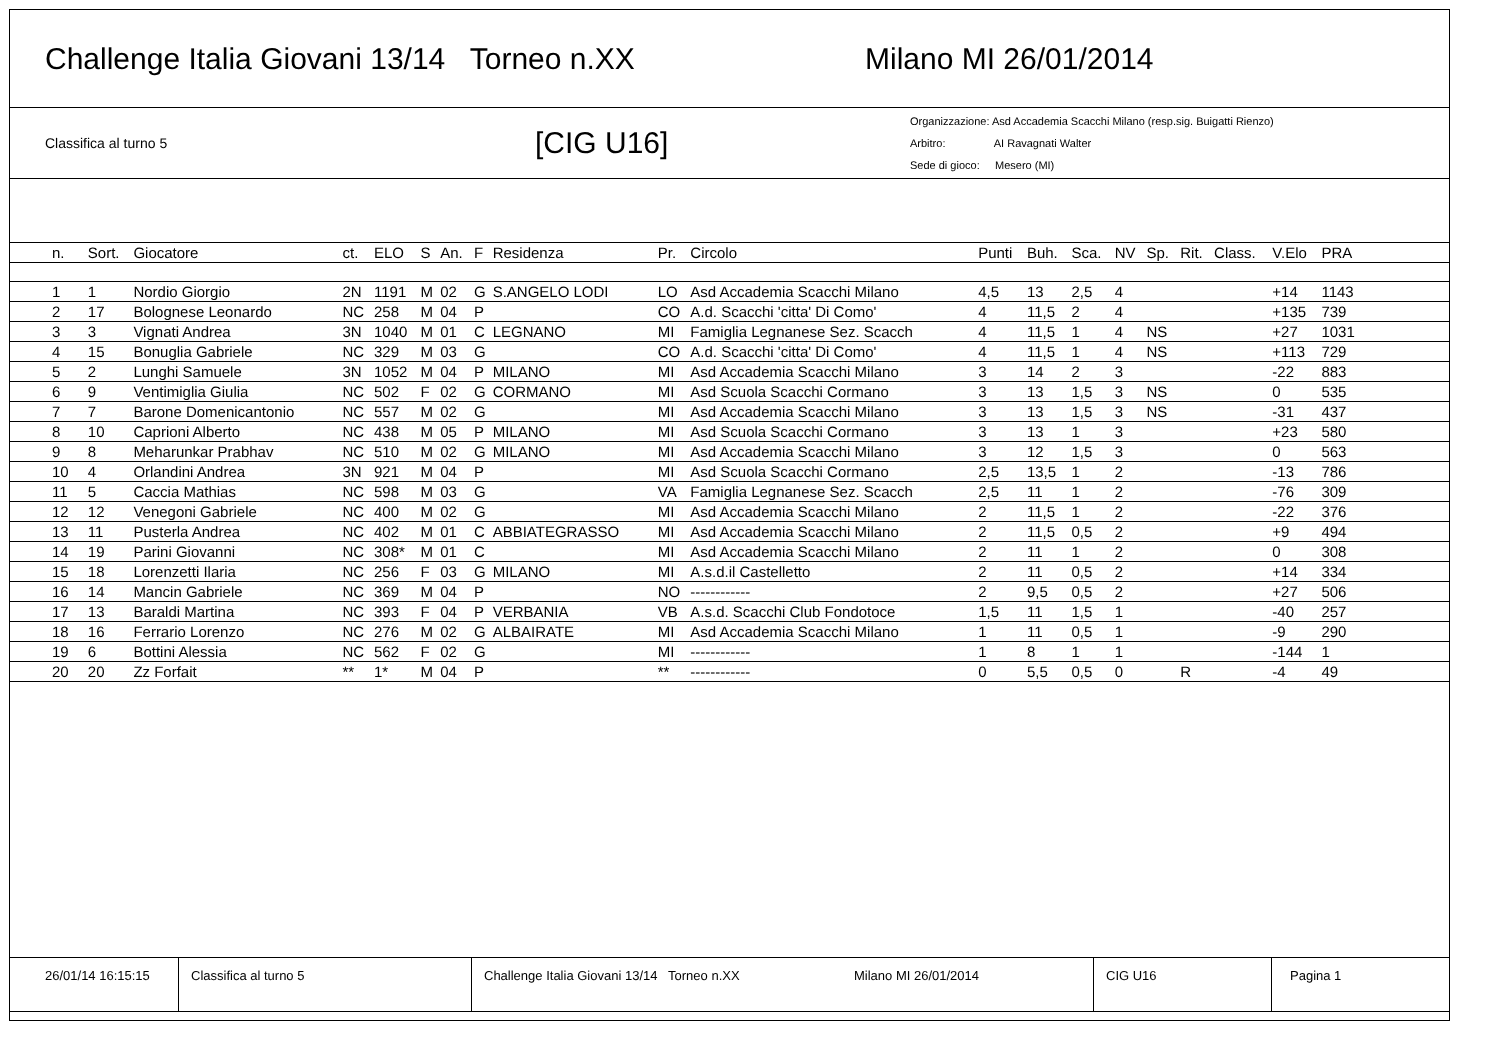Challenge Italia Giovani 13/14 Torneo n.XX Milano MI 26/01/2014
Classifica al turno 5
[CIG U16]
Organizzazione: Asd Accademia Scacchi Milano (resp.sig. Buigatti Rienzo)
Arbitro: AI Ravagnati Walter
Sede di gioco: Mesero (MI)
| n. | Sort. | Giocatore | ct. | ELO | S | An. | F | Residenza | Pr. | Circolo | Punti | Buh. | Sca. | NV | Sp. | Rit. | Class. | V.Elo | PRA | |
| --- | --- | --- | --- | --- | --- | --- | --- | --- | --- | --- | --- | --- | --- | --- | --- | --- | --- | --- | --- | --- |
| 1 | 1 | Nordio Giorgio | 2N | 1191 | M | 02 | G | S.ANGELO LODI | LO | Asd Accademia Scacchi Milano | 4,5 | 13 | 2,5 | 4 | | | | +14 | 1143 | |
| 2 | 17 | Bolognese Leonardo | NC | 258 | M | 04 | P | | CO | A.d. Scacchi 'citta' Di Como' | 4 | 11,5 | 2 | 4 | | | | +135 | 739 | |
| 3 | 3 | Vignati Andrea | 3N | 1040 | M | 01 | C | LEGNANO | MI | Famiglia Legnanese Sez. Scacch | 4 | 11,5 | 1 | 4 | NS | | | +27 | 1031 | |
| 4 | 15 | Bonuglia Gabriele | NC | 329 | M | 03 | G | | CO | A.d. Scacchi 'citta' Di Como' | 4 | 11,5 | 1 | 4 | NS | | | +113 | 729 | |
| 5 | 2 | Lunghi Samuele | 3N | 1052 | M | 04 | P | MILANO | MI | Asd Accademia Scacchi Milano | 3 | 14 | 2 | 3 | | | | -22 | 883 | |
| 6 | 9 | Ventimiglia Giulia | NC | 502 | F | 02 | G | CORMANO | MI | Asd Scuola Scacchi Cormano | 3 | 13 | 1,5 | 3 | NS | | | 0 | 535 | |
| 7 | 7 | Barone Domenicantonio | NC | 557 | M | 02 | G | | MI | Asd Accademia Scacchi Milano | 3 | 13 | 1,5 | 3 | NS | | | -31 | 437 | |
| 8 | 10 | Caprioni Alberto | NC | 438 | M | 05 | P | MILANO | MI | Asd Scuola Scacchi Cormano | 3 | 13 | 1 | 3 | | | | +23 | 580 | |
| 9 | 8 | Meharunkar Prabhav | NC | 510 | M | 02 | G | MILANO | MI | Asd Accademia Scacchi Milano | 3 | 12 | 1,5 | 3 | | | | 0 | 563 | |
| 10 | 4 | Orlandini Andrea | 3N | 921 | M | 04 | P | | MI | Asd Scuola Scacchi Cormano | 2,5 | 13,5 | 1 | 2 | | | | -13 | 786 | |
| 11 | 5 | Caccia Mathias | NC | 598 | M | 03 | G | | VA | Famiglia Legnanese Sez. Scacch | 2,5 | 11 | 1 | 2 | | | | -76 | 309 | |
| 12 | 12 | Venegoni Gabriele | NC | 400 | M | 02 | G | | MI | Asd Accademia Scacchi Milano | 2 | 11,5 | 1 | 2 | | | | -22 | 376 | |
| 13 | 11 | Pusterla Andrea | NC | 402 | M | 01 | C | ABBIATEGRASSO | MI | Asd Accademia Scacchi Milano | 2 | 11,5 | 0,5 | 2 | | | | +9 | 494 | |
| 14 | 19 | Parini Giovanni | NC | 308* | M | 01 | C | | MI | Asd Accademia Scacchi Milano | 2 | 11 | 1 | 2 | | | | 0 | 308 | |
| 15 | 18 | Lorenzetti Ilaria | NC | 256 | F | 03 | G | MILANO | MI | A.s.d.il Castelletto | 2 | 11 | 0,5 | 2 | | | | +14 | 334 | |
| 16 | 14 | Mancin Gabriele | NC | 369 | M | 04 | P | | NO | ------------ | 2 | 9,5 | 0,5 | 2 | | | | +27 | 506 | |
| 17 | 13 | Baraldi Martina | NC | 393 | F | 04 | P | VERBANIA | VB | A.s.d. Scacchi Club Fondotoce | 1,5 | 11 | 1,5 | 1 | | | | -40 | 257 | |
| 18 | 16 | Ferrario Lorenzo | NC | 276 | M | 02 | G | ALBAIRATE | MI | Asd Accademia Scacchi Milano | 1 | 11 | 0,5 | 1 | | | | -9 | 290 | |
| 19 | 6 | Bottini Alessia | NC | 562 | F | 02 | G | | MI | ------------ | 1 | 8 | 1 | 1 | | | | -144 | 1 | |
| 20 | 20 | Zz Forfait | ** | 1* | M | 04 | P | | ** | ------------ | 0 | 5,5 | 0,5 | 0 | | R | | -4 | 49 | |
26/01/14 16:15:15 Classifica al turno 5 Challenge Italia Giovani 13/14 Torneo n.XX Milano MI 26/01/2014 CIG U16 Pagina 1